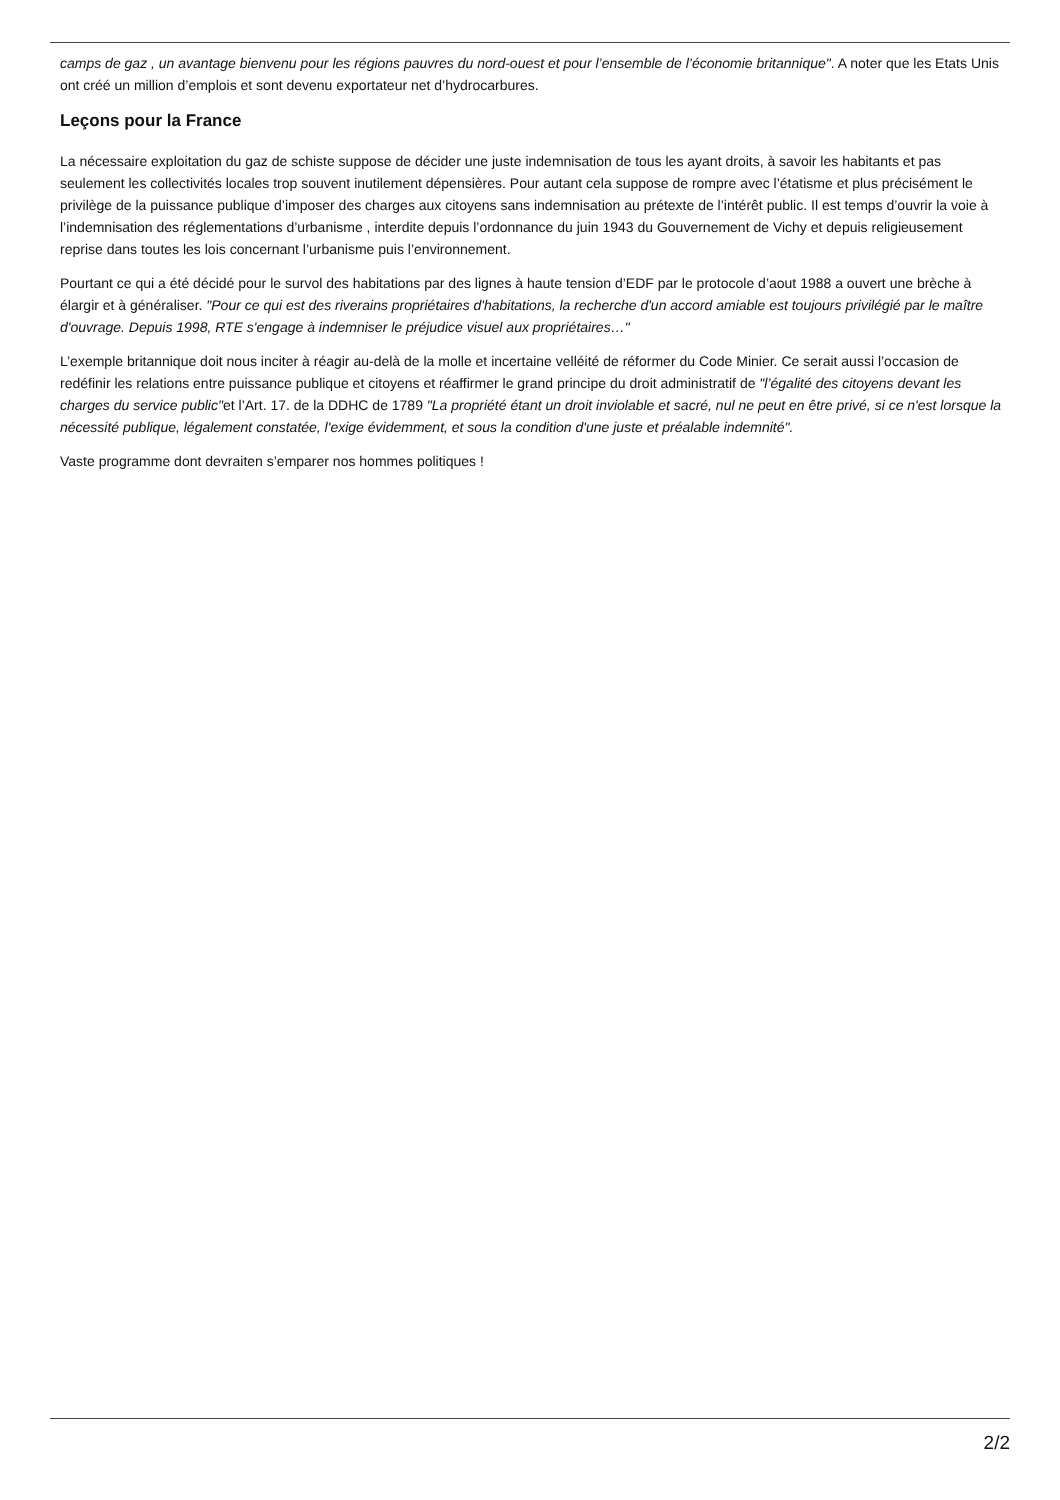camps de gaz , un avantage bienvenu pour les régions pauvres du nord-ouest et pour l’ensemble de l’économie britannique". A noter que les Etats Unis ont créé un million d’emplois et sont devenu exportateur net d’hydrocarbures.
Leçons pour la France
La nécessaire exploitation du gaz de schiste suppose de décider une juste indemnisation de tous les ayant droits, à savoir les habitants et pas seulement les collectivités locales trop souvent inutilement dépensières. Pour autant cela suppose de rompre avec l’étatisme et plus précisément le privilège de la puissance publique d’imposer des charges aux citoyens sans indemnisation au prétexte de l’intérêt public. Il est temps d’ouvrir la voie à l’indemnisation des réglementations d’urbanisme , interdite depuis l’ordonnance du juin 1943 du Gouvernement de Vichy et depuis religieusement reprise dans toutes les lois concernant l’urbanisme puis l’environnement.
Pourtant ce qui a été décidé pour le survol des habitations par des lignes à haute tension d’EDF par le protocole d’aout 1988 a ouvert une brèche à élargir et à généraliser. "Pour ce qui est des riverains propriétaires d'habitations, la recherche d'un accord amiable est toujours privilégié par le maître d'ouvrage. Depuis 1998, RTE s'engage à indemniser le préjudice visuel aux propriétaires…"
L’exemple britannique doit nous inciter à réagir au-delà de la molle et incertaine velléité de réformer du Code Minier. Ce serait aussi l’occasion de redéfinir les relations entre puissance publique et citoyens et réaffirmer le grand principe du droit administratif de "l’égalité des citoyens devant les charges du service public"et l’Art. 17. de la DDHC de 1789 "La propriété étant un droit inviolable et sacré, nul ne peut en être privé, si ce n'est lorsque la nécessité publique, légalement constatée, l'exige évidemment, et sous la condition d'une juste et préalable indemnité".
Vaste programme dont devraiten s’emparer nos hommes politiques !
2/2